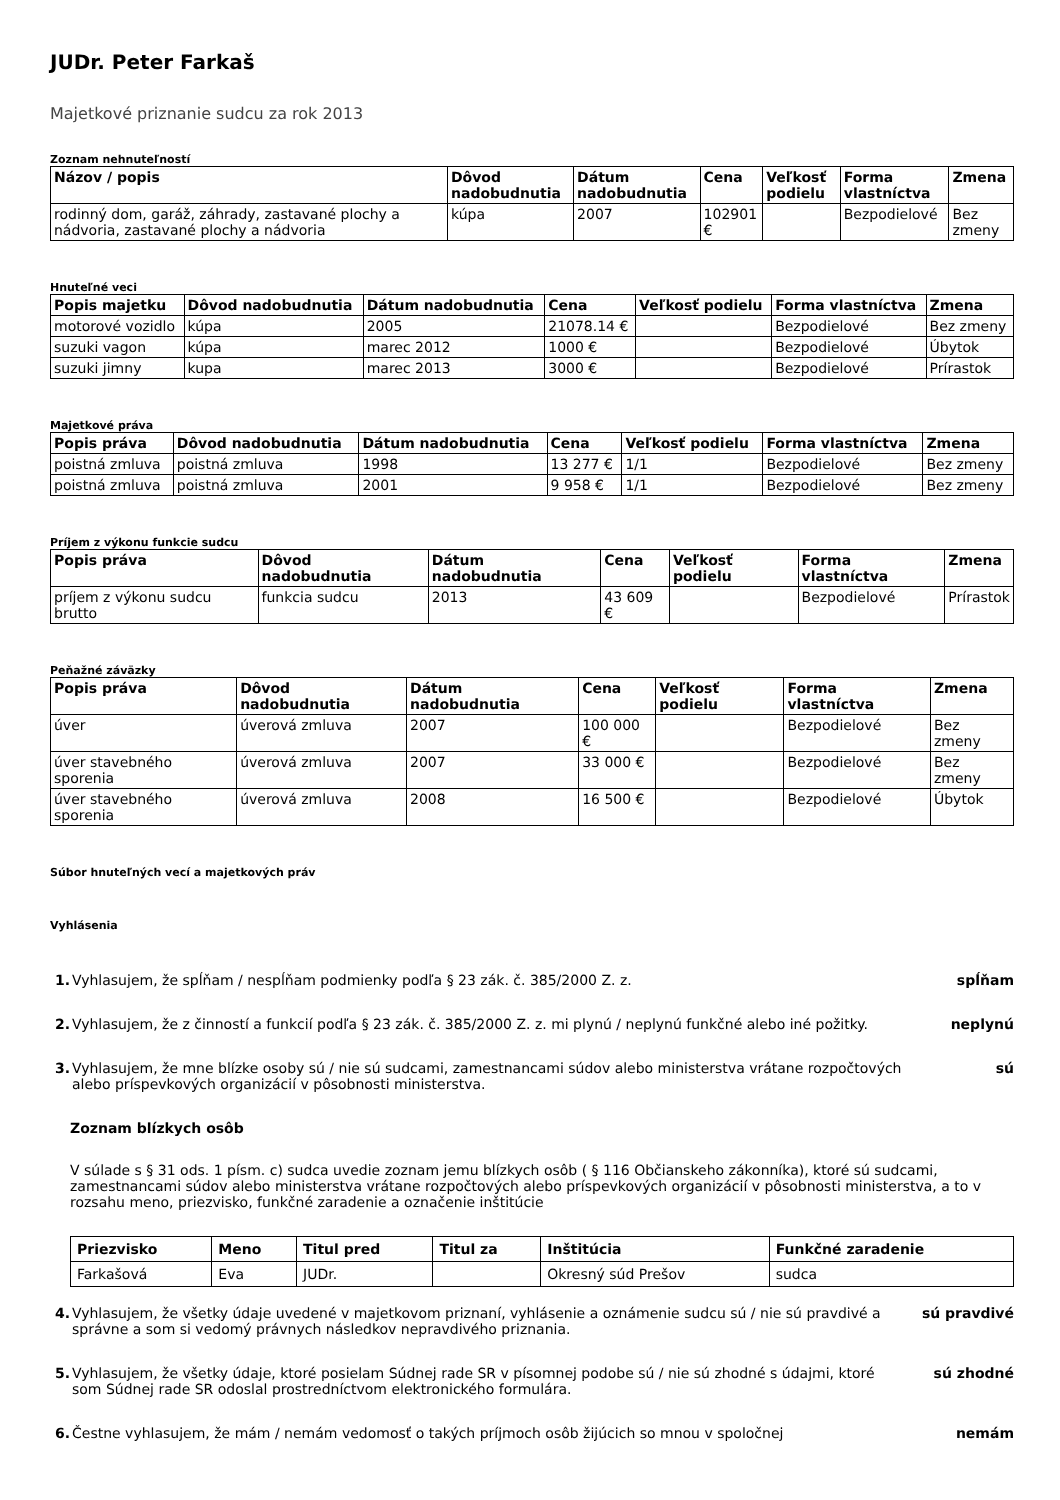JUDr. Peter Farkaš
Majetkové priznanie sudcu za rok 2013
Zoznam nehnuteľností
| Názov / popis | Dôvod nadobudnutia | Dátum nadobudnutia | Cena | Veľkosť podielu | Forma vlastníctva | Zmena |
| --- | --- | --- | --- | --- | --- | --- |
| rodinný dom, garáž, záhrady, zastavané plochy a nádvoria, zastavané plochy a nádvoria | kúpa | 2007 | 102901 € | | Bezpodielové | Bez zmeny |
Hnuteľné veci
| Popis majetku | Dôvod nadobudnutia | Dátum nadobudnutia | Cena | Veľkosť podielu | Forma vlastníctva | Zmena |
| --- | --- | --- | --- | --- | --- | --- |
| motorové vozidlo | kúpa | 2005 | 21078.14 € | | Bezpodielové | Bez zmeny |
| suzuki vagon | kúpa | marec 2012 | 1000 € | | Bezpodielové | Úbytok |
| suzuki jimny | kupa | marec 2013 | 3000 € | | Bezpodielové | Prírastok |
Majetkové práva
| Popis práva | Dôvod nadobudnutia | Dátum nadobudnutia | Cena | Veľkosť podielu | Forma vlastníctva | Zmena |
| --- | --- | --- | --- | --- | --- | --- |
| poistná zmluva | poistná zmluva | 1998 | 13 277 € | 1/1 | Bezpodielové | Bez zmeny |
| poistná zmluva | poistná zmluva | 2001 | 9 958 € | 1/1 | Bezpodielové | Bez zmeny |
Príjem z výkonu funkcie sudcu
| Popis práva | Dôvod nadobudnutia | Dátum nadobudnutia | Cena | Veľkosť podielu | Forma vlastníctva | Zmena |
| --- | --- | --- | --- | --- | --- | --- |
| príjem z výkonu sudcu brutto | funkcia sudcu | 2013 | 43 609 € | | Bezpodielové | Prírastok |
Peňažné záväzky
| Popis práva | Dôvod nadobudnutia | Dátum nadobudnutia | Cena | Veľkosť podielu | Forma vlastníctva | Zmena |
| --- | --- | --- | --- | --- | --- | --- |
| úver | úverová zmluva | 2007 | 100 000 € | | Bezpodielové | Bez zmeny |
| úver stavebného sporenia | úverová zmluva | 2007 | 33 000 € | | Bezpodielové | Bez zmeny |
| úver stavebného sporenia | úverová zmluva | 2008 | 16 500 € | | Bezpodielové | Úbytok |
Súbor hnuteľných vecí a majetkových práv
Vyhlásenia
1. Vyhlasujem, že spĺňam / nespĺňam podmienky podľa § 23 zák. č. 385/2000 Z. z. spĺňam
2. Vyhlasujem, že z činností a funkcií podľa § 23 zák. č. 385/2000 Z. z. mi plynú / neplynú funkčné alebo iné požitky. neplynú
3. Vyhlasujem, že mne blízke osoby sú / nie sú sudcami, zamestnancami súdov alebo ministerstva vrátane rozpočtových alebo príspevkových organizácií v pôsobnosti ministerstva. sú
Zoznam blízkych osôb
V súlade s § 31 ods. 1 písm. c) sudca uvedie zoznam jemu blízkych osôb ( § 116 Občianskeho zákonníka), ktoré sú sudcami, zamestnancami súdov alebo ministerstva vrátane rozpočtových alebo príspevkových organizácií v pôsobnosti ministerstva, a to v rozsahu meno, priezvisko, funkčné zaradenie a označenie inštitúcie
| Priezvisko | Meno | Titul pred | Titul za | Inštitúcia | Funkčné zaradenie |
| --- | --- | --- | --- | --- | --- |
| Farkašová | Eva | JUDr. | | Okresný súd Prešov | sudca |
4. Vyhlasujem, že všetky údaje uvedené v majetkovom priznaní, vyhlásenie a oznámenie sudcu sú / nie sú pravdivé a správne a som si vedomý právnych následkov nepravdivého priznania. sú pravdivé
5. Vyhlasujem, že všetky údaje, ktoré posielam Súdnej rade SR v písomnej podobe sú / nie sú zhodné s údajmi, ktoré som Súdnej rade SR odoslal prostredníctvom elektronického formulára. sú zhodné
6. Čestne vyhlasujem, že mám / nemám vedomosť o takých príjmoch osôb žijúcich so mnou v spoločnej nemám